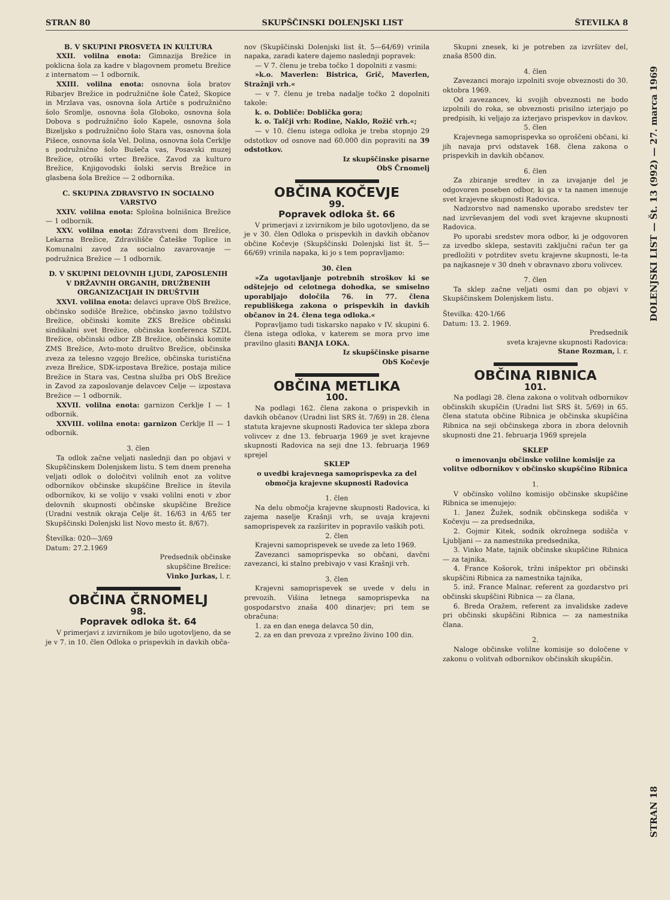STRAN 80 SKUPŠČINSKI DOLENJSKI LIST ŠTEVILKA 8
B. V SKUPINI PROSVETA IN KULTURA
XXII. volilna enota: Gimnazija Brežice in poklicna šola za kadre v blagovnem prometu Brežice z internatom — 1 odbornik.
XXIII. volilna enota: osnovna šola bratov Ribarjev Brežice in podružnične šole Čatež, Skopice in Mrzlava vas, osnovna šola Artiče s podružnično šolo Sromlje, osnovna šola Globoko, osnovna šola Dobova s podružnično šolo Kapele, osnovna šola Bizeljsko s podružnično šolo Stara vas, osnovna šola Pišece, osnovna šola Vel. Dolina, osnovna šola Cerklje s podružnično šolo Bušeča vas, Posavski muzej Brežice, otroški vrtec Brežice, Zavod za kulturo Brežice, Knjigovodski šolski servis Brežice in glasbena šola Brežice — 2 odbornika.
C. SKUPINA ZDRAVSTVO IN SOCIALNO VARSTVO
XXIV. volilna enota: Splošna bolnišnica Brežice — 1 odbornik.
XXV. volilna enota: Zdravstveni dom Brežice, Lekarna Brežice, Zdravilišče Čateške Toplice in Komunalni zavod za socialno zavarovanje — podružnica Brežice — 1 odbornik.
D. V SKUPINI DELOVNIH LJUDI, ZAPOSLENIH V DRŽAVNIH ORGANIH, DRUŽBENIH ORGANIZACIJAH IN DRUŠTVIH
XXVI. volilna enota: delavci uprave ObS Brežice, občinsko sodišče Brežice, občinsko javno tožilstvo Brežice, občinski komite ZKS Brežice občinski sindikalni svet Brežice, občinska konferenca SZDL Brežice, občinski odbor ZB Brežice, občinski komite ZMS Brežice, Avto-moto društvo Brežice, občinska zveza za telesno vzgojo Brežice, občinska turistična zveza Brežice, SDK-izpostava Brežice, postaja milice Brežice in Stara vas, Cestna služba pri ObS Brežice in Zavod za zaposlovanje delavcev Celje — izpostava Brežice — 1 odbornik.
XXVII. volilna enota: garnizon Cerklje I — 1 odbornik.
XXVIII. volilna enota: garnizon Cerklje II — 1 odbornik.
3. člen
Ta odlok začne veljati naslednji dan po objavi v Skupščinskem Dolenjskem listu. S tem dnem preneha veljati odlok o določitvi volilnih enot za volitve odbornikov občinske skupščine Brežice in števila odbornikov, ki se volijo v vsaki volilni enoti v zbor delovnih skupnosti občinske skupščine Brežice (Uradni vestnik okraja Celje št. 16/63 in 4/65 ter Skupščinski Dolenjski list Novo mesto št. 8/67).
Številka: 020—3/69
Datum: 27.2.1969
Predsednik občinske
skupščine Brežice:
Vinko Jurkas, l. r.
OBČINA ČRNOMELJ
98.
Popravek odloka št. 64
V primerjavi z izvirnikom je bilo ugotovljeno, da se je v 7. in 10. člen Odloka o prispevkih in davkih obča-
nov (Skupščinski Dolenjski list št. 5—64/69) vrinila napaka, zaradi katere dajemo naslednji popravek:
— V 7. členu je treba točko 1 dopolniti z vasmi:
»k.o. Maverlen: Bistrica, Grič, Maverlen, Stražnji vrh.«
— v 7. členu je treba nadalje točko 2 dopolniti takole:
k. o. Dobliče: Doblička gora;
k. o. Talčji vrh: Rodine, Naklo, Rožič vrh.«;
— v 10. členu istega odloka je treba stopnjo 29 odstotkov od osnove nad 60.000 din popraviti na 39 odstotkov.
Iz skupščinske pisarne
ObS Črnomelj
OBČINA KOČEVJE
99.
Popravek odloka št. 66
V primerjavi z izvirnikom je bilo ugotovljeno, da se je v 30. člen Odloka o prispevkih in davkih občanov občine Kočevje (Skupščinski Dolenjski list št. 5—66/69) vrinila napaka, ki jo s tem popravljamo:
30. člen
»Za ugotavljanje potrebnih stroškov ki se odštejejo od celotnega dohodka, se smiselno uporabljajo določila 76. in 77. člena republiškega zakona o prispevkih in davkih občanov in 24. člena tega odloka.«
Popravljamo tudi tiskarsko napako v IV. skupini 6. člena istega odloka, v katerem se mora prvo ime pravilno glasiti BANJA LOKA.
Iz skupščinske pisarne
ObS Kočevje
OBČINA METLIKA
100.
Na podlagi 162. člena zakona o prispevkih in davkih občanov (Uradni list SRS št. 7/69) in 28. člena statuta krajevne skupnosti Radovica ter sklepa zbora volivcev z dne 13. februarja 1969 je svet krajevne skupnosti Radovica na seji dne 13. februarja 1969 sprejel
SKLEP
o uvedbi krajevnega samoprispevka za del območja krajevne skupnosti Radovica
1. člen
Na delu območja krajevne skupnosti Radovica, ki zajema naselje Krašnji vrh, se uvaja krajevni samoprispevek za razširitev in popravilo vaških poti.
2. člen
Krajevni samoprispevek se uvede za leto 1969.
Zavezanci samoprispevka so občani, davčni zavezanci, ki stalno prebivajo v vasi Krašnji vrh.
3. člen
Krajevni samoprispevek se uvede v delu in prevozih. Višina letnega samoprispevka na gospodarstvo znaša 400 dinarjev; pri tem se obračuna:
1. za en dan enega delavca 50 din,
2. za en dan prevoza z vprežno živino 100 din.
Skupni znesek, ki je potreben za izvršitev del, znaša 8500 din.
4. člen
Zavezanci morajo izpolniti svoje obveznosti do 30. oktobra 1969.
Od zavezancev, ki svojih obveznosti ne bodo izpolnili do roka, se obveznosti prisilno izterjajo po predpisih, ki veljajo za izterjavo prispevkov in davkov.
5. člen
Krajevnega samoprispevka so oproščeni občani, ki jih navaja prvi odstavek 168. člena zakona o prispevkih in davkih občanov.
6. člen
Za zbiranje sredtev in za izvajanje del je odgovoren poseben odbor, ki ga v ta namen imenuje svet krajevne skupnosti Radovica.
Nadzorstvo nad namensko uporabo sredstev ter nad izvrševanjem del vodi svet krajevne skupnosti Radovica.
Po uporabi sredstev mora odbor, ki je odgovoren za izvedbo sklepa, sestaviti zaključni račun ter ga predložiti v potrditev svetu krajevne skupnosti, le-ta pa najkasneje v 30 dneh v obravnavo zboru volivcev.
7. člen
Ta sklep začne veljati osmi dan po objavi v Skupščinskem Dolenjskem listu.
Številka: 420-1/66
Datum: 13. 2. 1969.
Predsednik
sveta krajevne skupnosti Radovica:
Stane Rozman, l. r.
OBČINA RIBNICA
101.
Na podlagi 28. člena zakona o volitvah odbornikov občinskih skupščin (Uradni list SRS št. 5/69) in 65. člena statuta občine Ribnica je občinska skupščina Ribnica na seji občinskega zbora in zbora delovnih skupnosti dne 21. februarja 1969 sprejela
SKLEP
o imenovanju občinske volilne komisije za volitve odbornikov v občinsko skupščino Ribnica
1.
V občinsko volilno komisijo občinske skupščine Ribnica se imenujejo:
1. Janez Žužek, sodnik občinskega sodišča v Kočevju — za predsednika,
2. Gojmir Kitek, sodnik okrožnega sodišča v Ljubljani — za namestnika predsednika,
3. Vinko Mate, tajnik občinske skupščine Ribnica — za tajnika,
4. France Košorok, tržni inšpektor pri občinski skupščini Ribnica za namestnika tajnika,
5. inž. France Malnar, referent za gozdarstvo pri občinski skupščini Ribnica — za člana,
6. Breda Oražem, referent za invalidske zadeve pri občinski skupščini Ribnica — za namestnika člana.
2.
Naloge občinske volilne komisije so določene v zakonu o volitvah odbornikov občinskih skupščin.
DOLENJSKI LIST — Št. 13 (992) — 27. marca 1969
STRAN 18